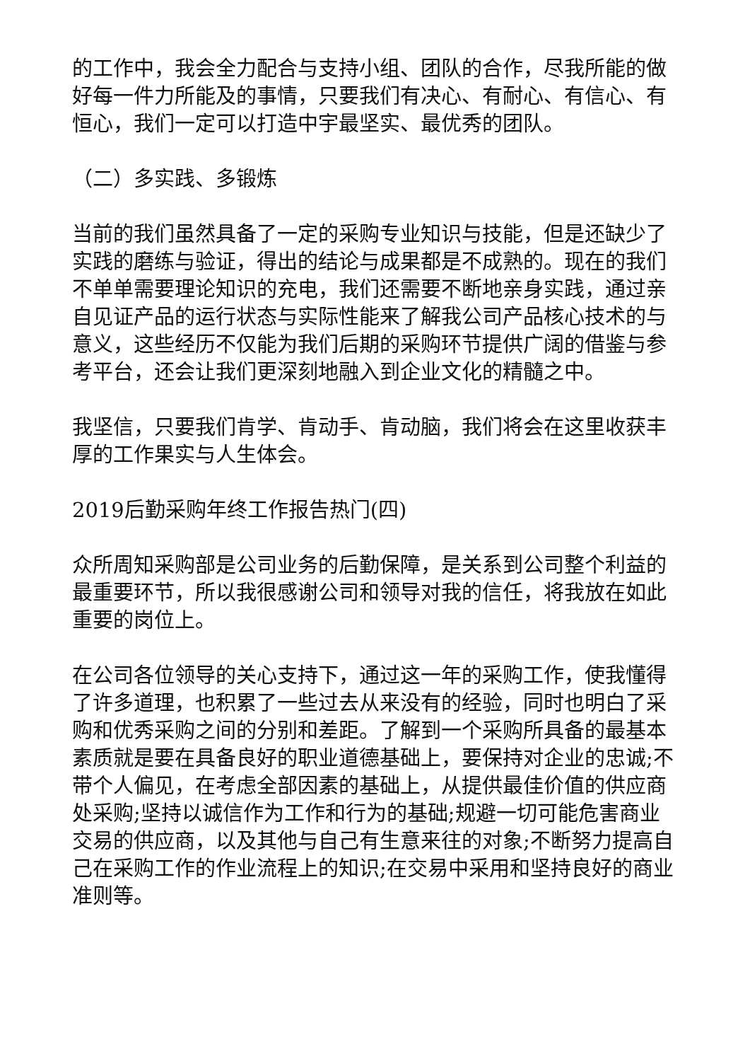的工作中，我会全力配合与支持小组、团队的合作，尽我所能的做好每一件力所能及的事情，只要我们有决心、有耐心、有信心、有恒心，我们一定可以打造中宇最坚实、最优秀的团队。
（二）多实践、多锻炼
当前的我们虽然具备了一定的采购专业知识与技能，但是还缺少了实践的磨练与验证，得出的结论与成果都是不成熟的。现在的我们不单单需要理论知识的充电，我们还需要不断地亲身实践，通过亲自见证产品的运行状态与实际性能来了解我公司产品核心技术的与意义，这些经历不仅能为我们后期的采购环节提供广阔的借鉴与参考平台，还会让我们更深刻地融入到企业文化的精髓之中。
我坚信，只要我们肯学、肯动手、肯动脑，我们将会在这里收获丰厚的工作果实与人生体会。
2019后勤采购年终工作报告热门(四)
众所周知采购部是公司业务的后勤保障，是关系到公司整个利益的最重要环节，所以我很感谢公司和领导对我的信任，将我放在如此重要的岗位上。
在公司各位领导的关心支持下，通过这一年的采购工作，使我懂得了许多道理，也积累了一些过去从来没有的经验，同时也明白了采购和优秀采购之间的分别和差距。了解到一个采购所具备的最基本素质就是要在具备良好的职业道德基础上，要保持对企业的忠诚;不带个人偏见，在考虑全部因素的基础上，从提供最佳价值的供应商处采购;坚持以诚信作为工作和行为的基础;规避一切可能危害商业交易的供应商，以及其他与自己有生意来往的对象;不断努力提高自己在采购工作的作业流程上的知识;在交易中采用和坚持良好的商业准则等。